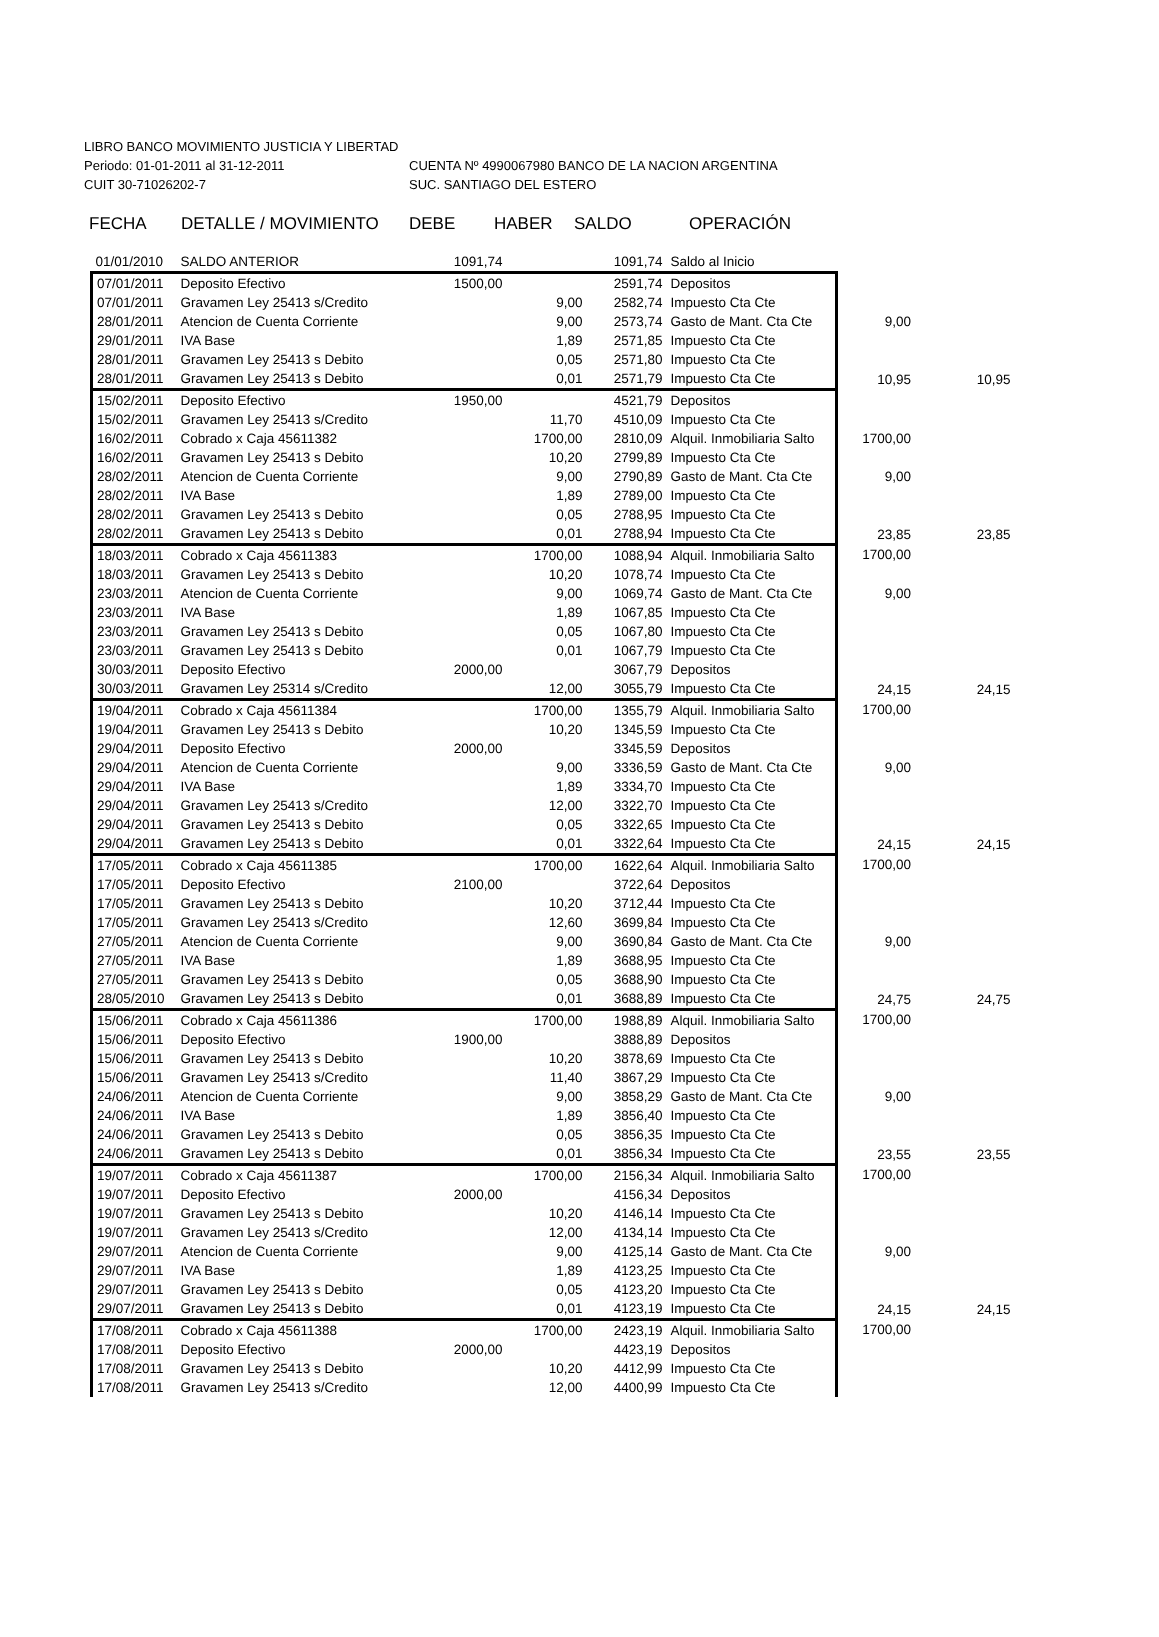LIBRO BANCO MOVIMIENTO JUSTICIA Y LIBERTAD
Periodo: 01-01-2011 al 31-12-2011 CUENTA Nº 4990067980 BANCO DE LA NACION ARGENTINA
CUIT 30-71026202-7 SUC. SANTIAGO DEL ESTERO
FECHA DETALLE / MOVIMIENTO DEBE HABER SALDO OPERACIÓN
| 01/01/2010 | SALDO ANTERIOR | 1091,74 | | 1091,74 | Saldo al Inicio | | |
| 07/01/2011 | Deposito Efectivo | 1500,00 | | 2591,74 | Depositos | | |
| 07/01/2011 | Gravamen Ley 25413 s/Credito | | 9,00 | 2582,74 | Impuesto Cta Cte | | |
| 28/01/2011 | Atencion de Cuenta Corriente | | 9,00 | 2573,74 | Gasto de Mant. Cta Cte | 9,00 | |
| 29/01/2011 | IVA Base | | 1,89 | 2571,85 | Impuesto Cta Cte | | |
| 28/01/2011 | Gravamen Ley 25413 s Debito | | 0,05 | 2571,80 | Impuesto Cta Cte | | |
| 28/01/2011 | Gravamen Ley 25413 s Debito | | 0,01 | 2571,79 | Impuesto Cta Cte | 10,95 | 10,95 |
| 15/02/2011 | Deposito Efectivo | 1950,00 | | 4521,79 | Depositos | | |
| 15/02/2011 | Gravamen Ley 25413 s/Credito | | 11,70 | 4510,09 | Impuesto Cta Cte | | |
| 16/02/2011 | Cobrado x Caja 45611382 | | 1700,00 | 2810,09 | Alquil. Inmobiliaria Salto | 1700,00 | |
| 16/02/2011 | Gravamen Ley 25413 s Debito | | 10,20 | 2799,89 | Impuesto Cta Cte | | |
| 28/02/2011 | Atencion de Cuenta Corriente | | 9,00 | 2790,89 | Gasto de Mant. Cta Cte | 9,00 | |
| 28/02/2011 | IVA Base | | 1,89 | 2789,00 | Impuesto Cta Cte | | |
| 28/02/2011 | Gravamen Ley 25413 s Debito | | 0,05 | 2788,95 | Impuesto Cta Cte | | |
| 28/02/2011 | Gravamen Ley 25413 s Debito | | 0,01 | 2788,94 | Impuesto Cta Cte | 23,85 | 23,85 |
| 18/03/2011 | Cobrado x Caja 45611383 | | 1700,00 | 1088,94 | Alquil. Inmobiliaria Salto | 1700,00 | |
| 18/03/2011 | Gravamen Ley 25413 s Debito | | 10,20 | 1078,74 | Impuesto Cta Cte | | |
| 23/03/2011 | Atencion de Cuenta Corriente | | 9,00 | 1069,74 | Gasto de Mant. Cta Cte | 9,00 | |
| 23/03/2011 | IVA Base | | 1,89 | 1067,85 | Impuesto Cta Cte | | |
| 23/03/2011 | Gravamen Ley 25413 s Debito | | 0,05 | 1067,80 | Impuesto Cta Cte | | |
| 23/03/2011 | Gravamen Ley 25413 s Debito | | 0,01 | 1067,79 | Impuesto Cta Cte | | |
| 30/03/2011 | Deposito Efectivo | 2000,00 | | 3067,79 | Depositos | | |
| 30/03/2011 | Gravamen Ley 25314 s/Credito | | 12,00 | 3055,79 | Impuesto Cta Cte | 24,15 | 24,15 |
| 19/04/2011 | Cobrado x Caja 45611384 | | 1700,00 | 1355,79 | Alquil. Inmobiliaria Salto | 1700,00 | |
| 19/04/2011 | Gravamen Ley 25413 s Debito | | 10,20 | 1345,59 | Impuesto Cta Cte | | |
| 29/04/2011 | Deposito Efectivo | 2000,00 | | 3345,59 | Depositos | | |
| 29/04/2011 | Atencion de Cuenta Corriente | | 9,00 | 3336,59 | Gasto de Mant. Cta Cte | 9,00 | |
| 29/04/2011 | IVA Base | | 1,89 | 3334,70 | Impuesto Cta Cte | | |
| 29/04/2011 | Gravamen Ley 25413 s/Credito | | 12,00 | 3322,70 | Impuesto Cta Cte | | |
| 29/04/2011 | Gravamen Ley 25413 s Debito | | 0,05 | 3322,65 | Impuesto Cta Cte | | |
| 29/04/2011 | Gravamen Ley 25413 s Debito | | 0,01 | 3322,64 | Impuesto Cta Cte | 24,15 | 24,15 |
| 17/05/2011 | Cobrado x Caja 45611385 | | 1700,00 | 1622,64 | Alquil. Inmobiliaria Salto | 1700,00 | |
| 17/05/2011 | Deposito Efectivo | 2100,00 | | 3722,64 | Depositos | | |
| 17/05/2011 | Gravamen Ley 25413 s Debito | | 10,20 | 3712,44 | Impuesto Cta Cte | | |
| 17/05/2011 | Gravamen Ley 25413 s/Credito | | 12,60 | 3699,84 | Impuesto Cta Cte | | |
| 27/05/2011 | Atencion de Cuenta Corriente | | 9,00 | 3690,84 | Gasto de Mant. Cta Cte | 9,00 | |
| 27/05/2011 | IVA Base | | 1,89 | 3688,95 | Impuesto Cta Cte | | |
| 27/05/2011 | Gravamen Ley 25413 s Debito | | 0,05 | 3688,90 | Impuesto Cta Cte | | |
| 28/05/2010 | Gravamen Ley 25413 s Debito | | 0,01 | 3688,89 | Impuesto Cta Cte | 24,75 | 24,75 |
| 15/06/2011 | Cobrado x Caja 45611386 | | 1700,00 | 1988,89 | Alquil. Inmobiliaria Salto | 1700,00 | |
| 15/06/2011 | Deposito Efectivo | 1900,00 | | 3888,89 | Depositos | | |
| 15/06/2011 | Gravamen Ley 25413 s Debito | | 10,20 | 3878,69 | Impuesto Cta Cte | | |
| 15/06/2011 | Gravamen Ley 25413 s/Credito | | 11,40 | 3867,29 | Impuesto Cta Cte | | |
| 24/06/2011 | Atencion de Cuenta Corriente | | 9,00 | 3858,29 | Gasto de Mant. Cta Cte | 9,00 | |
| 24/06/2011 | IVA Base | | 1,89 | 3856,40 | Impuesto Cta Cte | | |
| 24/06/2011 | Gravamen Ley 25413 s Debito | | 0,05 | 3856,35 | Impuesto Cta Cte | | |
| 24/06/2011 | Gravamen Ley 25413 s Debito | | 0,01 | 3856,34 | Impuesto Cta Cte | 23,55 | 23,55 |
| 19/07/2011 | Cobrado x Caja 45611387 | | 1700,00 | 2156,34 | Alquil. Inmobiliaria Salto | 1700,00 | |
| 19/07/2011 | Deposito Efectivo | 2000,00 | | 4156,34 | Depositos | | |
| 19/07/2011 | Gravamen Ley 25413 s Debito | | 10,20 | 4146,14 | Impuesto Cta Cte | | |
| 19/07/2011 | Gravamen Ley 25413 s/Credito | | 12,00 | 4134,14 | Impuesto Cta Cte | | |
| 29/07/2011 | Atencion de Cuenta Corriente | | 9,00 | 4125,14 | Gasto de Mant. Cta Cte | 9,00 | |
| 29/07/2011 | IVA Base | | 1,89 | 4123,25 | Impuesto Cta Cte | | |
| 29/07/2011 | Gravamen Ley 25413 s Debito | | 0,05 | 4123,20 | Impuesto Cta Cte | | |
| 29/07/2011 | Gravamen Ley 25413 s Debito | | 0,01 | 4123,19 | Impuesto Cta Cte | 24,15 | 24,15 |
| 17/08/2011 | Cobrado x Caja 45611388 | | 1700,00 | 2423,19 | Alquil. Inmobiliaria Salto | 1700,00 | |
| 17/08/2011 | Deposito Efectivo | 2000,00 | | 4423,19 | Depositos | | |
| 17/08/2011 | Gravamen Ley 25413 s Debito | | 10,20 | 4412,99 | Impuesto Cta Cte | | |
| 17/08/2011 | Gravamen Ley 25413 s/Credito | | 12,00 | 4400,99 | Impuesto Cta Cte | | |